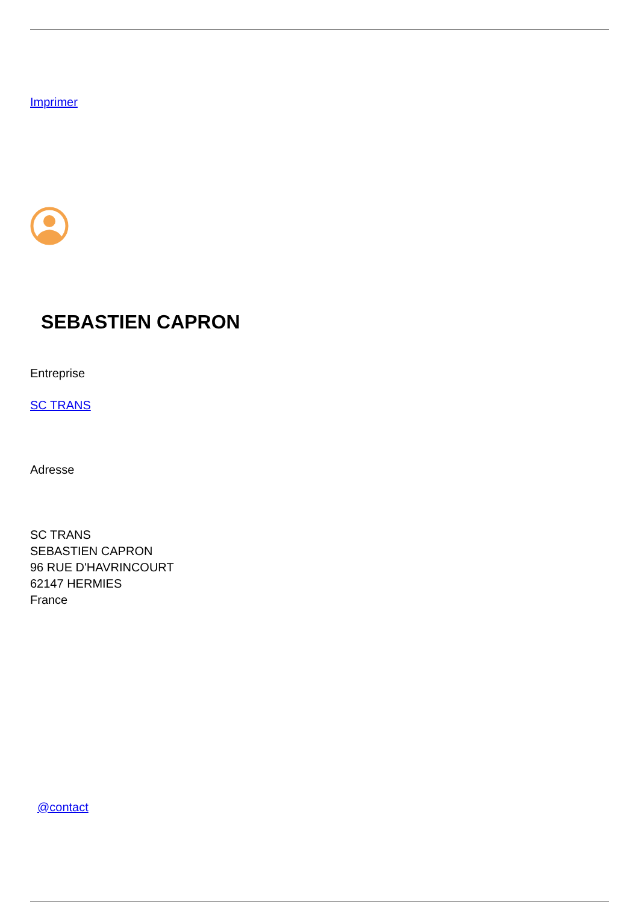Imprimer
SEBASTIEN CAPRON
Entreprise
SC TRANS
Adresse
SC TRANS
SEBASTIEN CAPRON
96 RUE D'HAVRINCOURT
62147 HERMIES
France
@contact